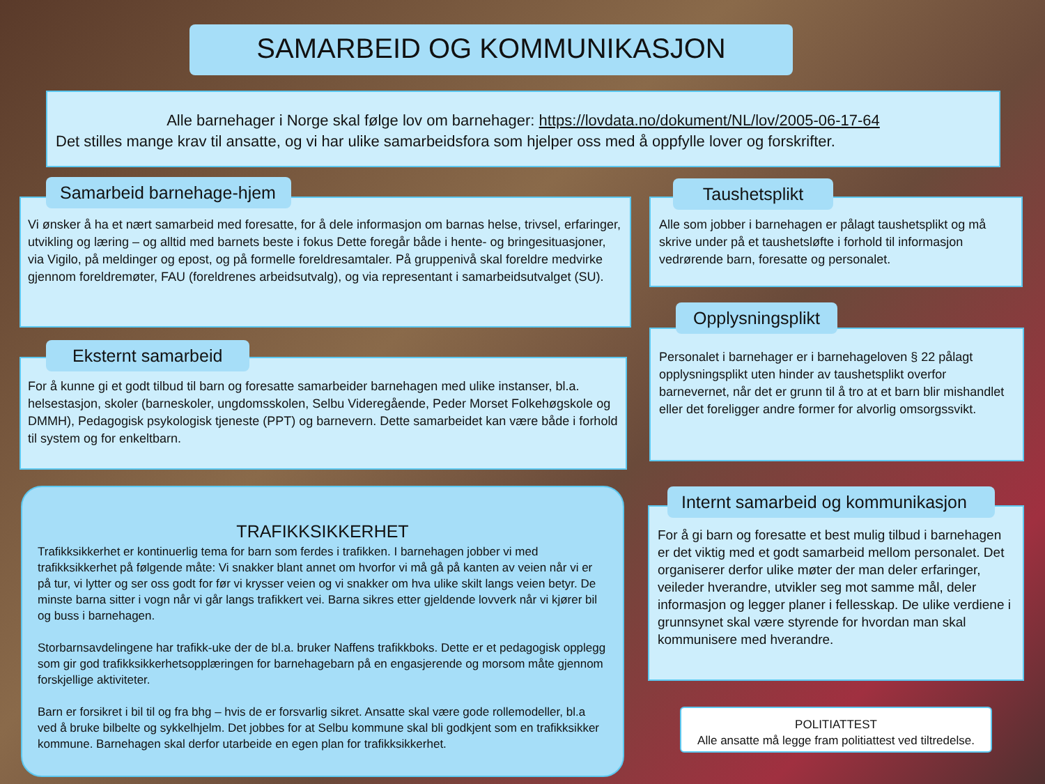SAMARBEID OG KOMMUNIKASJON
Alle barnehager i Norge skal følge lov om barnehager: https://lovdata.no/dokument/NL/lov/2005-06-17-64
Det stilles mange krav til ansatte, og vi har ulike samarbeidsfora som hjelper oss med å oppfylle lover og forskrifter.
Vi ønsker å ha et nært samarbeid med foresatte, for å dele informasjon om barnas helse, trivsel, erfaringer, utvikling og læring – og alltid med barnets beste i fokus Dette foregår både i hente- og bringesituasjoner, via Vigilo, på meldinger og epost, og på formelle foreldresamtaler. På gruppenivå skal foreldre medvirke gjennom foreldremøter, FAU (foreldrenes arbeidsutvalg), og via representant i samarbeidsutvalget (SU).
Samarbeid barnehage-hjem
For å kunne gi et godt tilbud til barn og foresatte samarbeider barnehagen med ulike instanser, bl.a. helsestasjon, skoler (barneskoler, ungdomsskolen, Selbu Videregående, Peder Morset Folkehøgskole og DMMH), Pedagogisk psykologisk tjeneste (PPT) og barnevern. Dette samarbeidet kan være både i forhold til system og for enkeltbarn.
Eksternt samarbeid
TRAFIKKSIKKERHET
Trafikksikkerhet er kontinuerlig tema for barn som ferdes i trafikken. I barnehagen jobber vi med trafikksikkerhet på følgende måte: Vi snakker blant annet om hvorfor vi må gå på kanten av veien når vi er på tur, vi lytter og ser oss godt for før vi krysser veien og vi snakker om hva ulike skilt langs veien betyr. De minste barna sitter i vogn når vi går langs trafikkert vei. Barna sikres etter gjeldende lovverk når vi kjører bil og buss i barnehagen.
Storbarnsavdelingene har trafikk-uke der de bl.a. bruker Naffens trafikkboks. Dette er et pedagogisk opplegg som gir god trafikksikkerhetsopplæringen for barnehagebarn på en engasjerende og morsom måte gjennom forskjellige aktiviteter.
Barn er forsikret i bil til og fra bhg – hvis de er forsvarlig sikret. Ansatte skal være gode rollemodeller, bl.a ved å bruke bilbelte og sykkelhjelm. Det jobbes for at Selbu kommune skal bli godkjent som en trafikksikker kommune. Barnehagen skal derfor utarbeide en egen plan for trafikksikkerhet.
Alle som jobber i barnehagen er pålagt taushetsplikt og må skrive under på et taushetsløfte i forhold til informasjon vedrørende barn, foresatte og personalet.
Taushetsplikt
Personalet i barnehager er i barnehageloven § 22 pålagt opplysningsplikt uten hinder av taushetsplikt overfor barnevernet, når det er grunn til å tro at et barn blir mishandlet eller det foreligger andre former for alvorlig omsorgssvikt.
Opplysningsplikt
For å gi barn og foresatte et best mulig tilbud i barnehagen er det viktig med et godt samarbeid mellom personalet. Det organiserer derfor ulike møter der man deler erfaringer, veileder hverandre, utvikler seg mot samme mål, deler informasjon og legger planer i fellesskap. De ulike verdiene i grunnsynet skal være styrende for hvordan man skal kommunisere med hverandre.
Internt samarbeid og kommunikasjon
POLITIATTEST
Alle ansatte må legge fram politiattest ved tiltredelse.